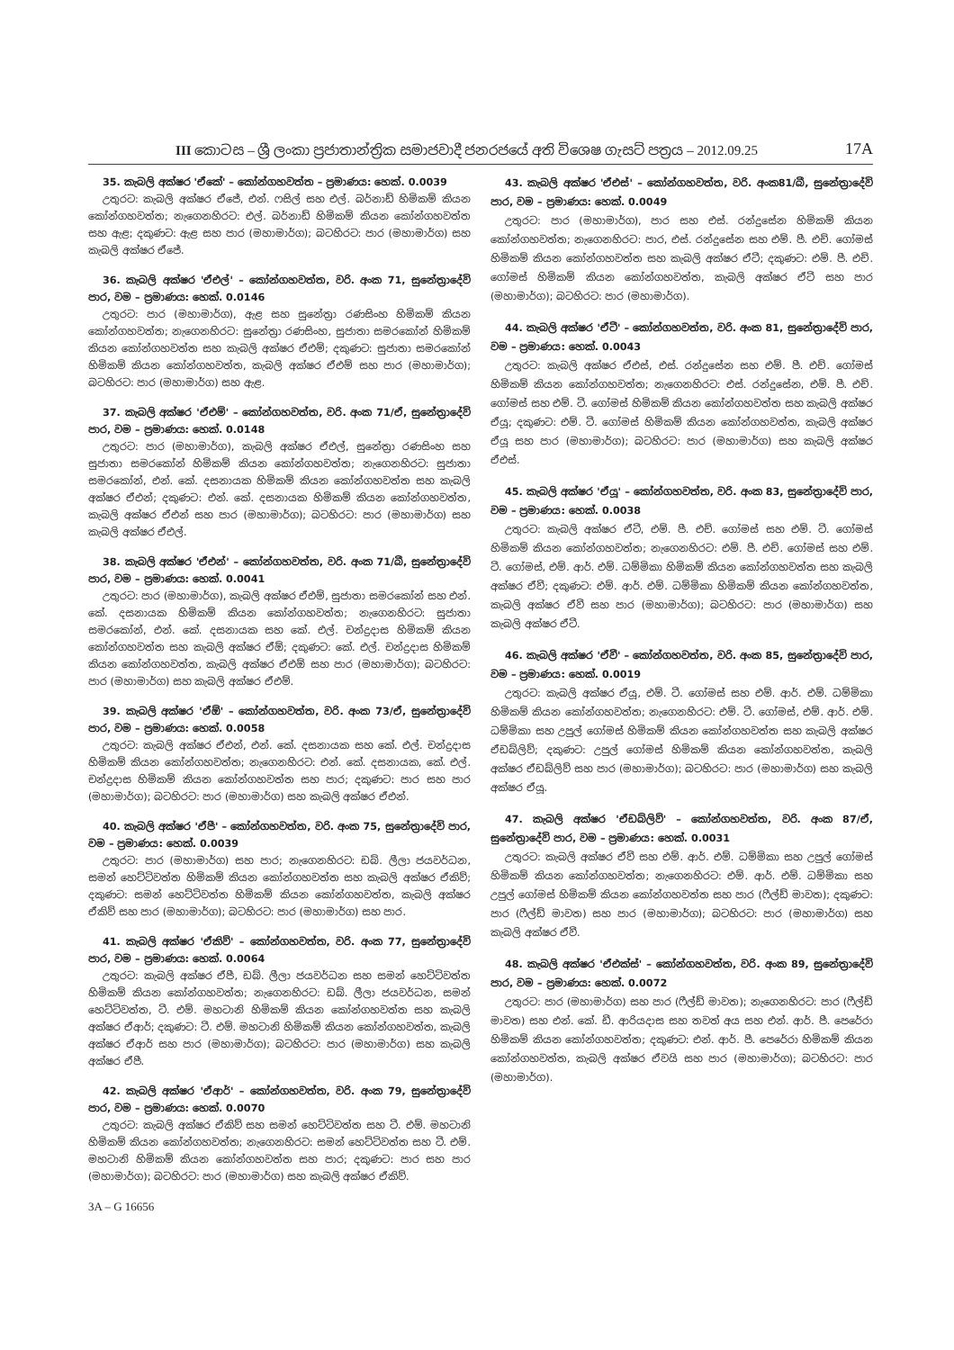III කොටස – ශ්‍රී ලංකා ප්‍රජාතාන්ත්‍රික සමාජවාදී ජනරජයේ අති විශෙෂ ගැසට් පත්‍රය – 2012.09.25 17A
35. කැබලි අක්ෂර 'ඒකේ' – කෝන්ගහවත්ත – ප්‍රමාණය: හෙක්. 0.0039
උතුරට: කැබලි අක්ෂර ඒජේ, එන්. ෆසිල් සහ එල්. බර්නාඩ් හිමිකම් කියන කෝන්ගහවත්ත; නැගෙනහිරට: එල්. බර්නාඩ් හිමිකම් කියන කෝන්ගහවත්ත සහ ඇළ; දකුණට: ඇළ සහ පාර (මහාමාර්ග); බටහිරට: පාර (මහාමාර්ග) සහ කැබලි අක්ෂර ඒජේ.
36. කැබලි අක්ෂර 'ඒඑල්' – කෝන්ගහවත්ත, වරි. අංක 71, සුනේත්‍රාදේවි පාර, වම – ප්‍රමාණය: හෙක්. 0.0146
උතුරට: පාර (මහාමාර්ග), ඇළ සහ සුනේත්‍රා රණසිංහ හිමිකම් කියන කෝන්ගහවත්ත; නැගෙනහිරට: සුනේත්‍රා රණසිංහ, සුජාතා සමරකෝන් හිමිකම් කියන කෝන්ගහවත්ත සහ කැබලි අක්ෂර ඒඑම්; දකුණට: සුජාතා සමරකෝන් හිමිකම් කියන කෝන්ගහවත්ත, කැබලි අක්ෂර ඒඑම් සහ පාර (මහාමාර්ග); බටහිරට: පාර (මහාමාර්ග) සහ ඇළ.
37. කැබලි අක්ෂර 'ඒඑම්' – කෝන්ගහවත්ත, වරි. අංක 71/ඒ, සුනේත්‍රාදේවි පාර, වම – ප්‍රමාණය: හෙක්. 0.0148
උතුරට: පාර (මහාමාර්ග), කැබලි අක්ෂර ඒඑල්, සුනේත්‍රා රණසිංහ සහ සුජාතා සමරකෝන් හිමිකම් කියන කෝන්ගහවත්ත; නැගෙනහිරට: සුජාතා සමරකෝන්, එන්. කේ. දසනායක හිමිකම් කියන කෝන්ගහවත්ත සහ කැබලි අක්ෂර ඒඑන්; දකුණට: එන්. කේ. දසනායක හිමිකම් කියන කෝන්ගහවත්ත, කැබලි අක්ෂර ඒඑන් සහ පාර (මහාමාර්ග); බටහිරට: පාර (මහාමාර්ග) සහ කැබලි අක්ෂර ඒඑල්.
38. කැබලි අක්ෂර 'ඒඑන්' – කෝන්ගහවත්ත, වරි. අංක 71/බී, සුනේත්‍රාදේවි පාර, වම – ප්‍රමාණය: හෙක්. 0.0041
උතුරට: පාර (මහාමාර්ග), කැබලි අක්ෂර ඒඑම්, සුජාතා සමරකෝන් සහ එන්. කේ. දසනායක හිමිකම් කියන කෝන්ගහවත්ත; නැගෙනහිරට: සුජාතා සමරකෝන්, එන්. කේ. දසනායක සහ කේ. එල්. චන්ද්‍රදාස හිමිකම් කියන කෝන්ගහවත්ත සහ කැබලි අක්ෂර ඒඕ; දකුණට: කේ. එල්. චන්ද්‍රදාස හිමිකම් කියන කෝන්ගහවත්ත, කැබලි අක්ෂර ඒඑඕ සහ පාර (මහාමාර්ග); බටහිරට: පාර (මහාමාර්ග) සහ කැබලි අක්ෂර ඒඑම්.
39. කැබලි අක්ෂර 'ඒඕ' – කෝන්ගහවත්ත, වරි. අංක 73/ඒ, සුනේත්‍රාදේවි පාර, වම – ප්‍රමාණය: හෙක්. 0.0058
උතුරට: කැබලි අක්ෂර ඒඑන්, එන්. කේ. දසනායක සහ කේ. එල්. චන්ද්‍රදාස හිමිකම් කියන කෝන්ගහවත්ත; නැගෙනහිරට: එන්. කේ. දසනායක, කේ. එල්. චන්ද්‍රදාස හිමිකම් කියන කෝන්ගහවත්ත සහ පාර; දකුණට: පාර සහ පාර (මහාමාර්ග); බටහිරට: පාර (මහාමාර්ග) සහ කැබලි අක්ෂර ඒඑන්.
40. කැබලි අක්ෂර 'ඒපී' – කෝන්ගහවත්ත, වරි. අංක 75, සුනේත්‍රාදේවි පාර, වම – ප්‍රමාණය: හෙක්. 0.0039
උතුරට: පාර (මහාමාර්ග) සහ පාර; නැගෙනහිරට: ඩබ්. ලීලා ජයවර්ධන, සමන් හෙට්ටිවත්ත හිමිකම් කියන කෝන්ගහවත්ත සහ කැබලි අක්ෂර ඒකිව්; දකුණට: සමන් හෙට්ටිවත්ත හිමිකම් කියන කෝන්ගහවත්ත, කැබලි අක්ෂර ඒකිව් සහ පාර (මහාමාර්ග); බටහිරට: පාර (මහාමාර්ග) සහ පාර.
41. කැබලි අක්ෂර 'ඒකිව්' – කෝන්ගහවත්ත, වරි. අංක 77, සුනේත්‍රාදේවි පාර, වම – ප්‍රමාණය: හෙක්. 0.0064
උතුරට: කැබලි අක්ෂර ඒපී, ඩබ්. ලීලා ජයවර්ධන සහ සමන් හෙට්ටිවත්ත හිමිකම් කියන කෝන්ගහවත්ත; නැගෙනහිරට: ඩබ්. ලීලා ජයවර්ධන, සමන් හෙට්ටිවත්ත, ටී. එම්. මහටානි හිමිකම් කියන කෝන්ගහවත්ත සහ කැබලි අක්ෂර ඒආර්; දකුණට: ටී. එම්. මහටානි හිමිකම් කියන කෝන්ගහවත්ත, කැබලි අක්ෂර ඒආර් සහ පාර (මහාමාර්ග); බටහිරට: පාර (මහාමාර්ග) සහ කැබලි අක්ෂර ඒපී.
42. කැබලි අක්ෂර 'ඒආර්' – කෝන්ගහවත්ත, වරි. අංක 79, සුනේත්‍රාදේවි පාර, වම – ප්‍රමාණය: හෙක්. 0.0070
උතුරට: කැබලි අක්ෂර ඒකිව් සහ සමන් හෙට්ටිවත්ත සහ ටී. එම්. මහටානි හිමිකම් කියන කෝන්ගහවත්ත; නැගෙනහිරට: සමන් හෙට්ටිවත්ත සහ ටී. එම්. මහටානි හිමිකම් කියන කෝන්ගහවත්ත සහ පාර; දකුණට: පාර සහ පාර (මහාමාර්ග); බටහිරට: පාර (මහාමාර්ග) සහ කැබලි අක්ෂර ඒකිව්.
3A – G 16656
43. කැබලි අක්ෂර 'ඒඑස්' – කෝන්ගහවත්ත, වරි. අංක81/බී, සුනේත්‍රාදේවි පාර, වම – ප්‍රමාණය: හෙක්. 0.0049
උතුරට: පාර (මහාමාර්ග), පාර සහ එස්. රන්දුසේන හිමිකම් කියන කෝන්ගහවත්ත; නැගෙනහිරට: පාර, එස්. රන්දුසේන සහ එම්. පී. එච්. ගෝමස් හිමිකම් කියන කෝන්ගහවත්ත සහ කැබලි අක්ෂර ඒටී; දකුණට: එම්. පී. එච්. ගෝමස් හිමිකම් කියන කෝන්ගහවත්ත, කැබලි අක්ෂර ඒටී සහ පාර (මහාමාර්ග); බටහිරට: පාර (මහාමාර්ග).
44. කැබලි අක්ෂර 'ඒටී' – කෝන්ගහවත්ත, වරි. අංක 81, සුනේත්‍රාදේවි පාර, වම – ප්‍රමාණය: හෙක්. 0.0043
උතුරට: කැබලි අක්ෂර ඒඑස්, එස්. රන්දුසේන සහ එම්. පී. එච්. ගෝමස් හිමිකම් කියන කෝන්ගහවත්ත; නැගෙනහිරට: එස්. රන්දුසේන, එම්. පී. එච්. ගෝමස් සහ එම්. ටී. ගෝමස් හිමිකම් කියන කෝන්ගහවත්ත සහ කැබලි අක්ෂර ඒයූ; දකුණට: එම්. ටී. ගෝමස් හිමිකම් කියන කෝන්ගහවත්ත, කැබලි අක්ෂර ඒයූ සහ පාර (මහාමාර්ග); බටහිරට: පාර (මහාමාර්ග) සහ කැබලි අක්ෂර ඒඑස්.
45. කැබලි අක්ෂර 'ඒයූ' – කෝන්ගහවත්ත, වරි. අංක 83, සුනේත්‍රාදේවි පාර, වම – ප්‍රමාණය: හෙක්. 0.0038
උතුරට: කැබලි අක්ෂර ඒටී, එම්. පී. එච්. ගෝමස් සහ එම්. ටී. ගෝමස් හිමිකම් කියන කෝන්ගහවත්ත; නැගෙනහිරට: එම්. පී. එච්. ගෝමස් සහ එම්. ටී. ගෝමස්, එම්. ආර්. එම්. ධම්මිකා හිමිකම් කියන කෝන්ගහවත්ත සහ කැබලි අක්ෂර ඒවී; දකුණට: එම්. ආර්. එම්. ධම්මිකා හිමිකම් කියන කෝන්ගහවත්ත, කැබලි අක්ෂර ඒවී සහ පාර (මහාමාර්ග); බටහිරට: පාර (මහාමාර්ග) සහ කැබලි අක්ෂර ඒටී.
46. කැබලි අක්ෂර 'ඒවී' – කෝන්ගහවත්ත, වරි. අංක 85, සුනේත්‍රාදේවි පාර, වම – ප්‍රමාණය: හෙක්. 0.0019
උතුරට: කැබලි අක්ෂර ඒයූ, එම්. ටී. ගෝමස් සහ එම්. ආර්. එම්. ධම්මිකා හිමිකම් කියන කෝන්ගහවත්ත; නැගෙනහිරට: එම්. ටී. ගෝමස්, එම්. ආර්. එම්. ධම්මිකා සහ උපුල් ගෝමස් හිමිකම් කියන කෝන්ගහවත්ත සහ කැබලි අක්ෂර ඒඩබ්ලිව්; දකුණට: උපුල් ගෝමස් හිමිකම් කියන කෝන්ගහවත්ත, කැබලි අක්ෂර ඒඩබ්ලිව් සහ පාර (මහාමාර්ග); බටහිරට: පාර (මහාමාර්ග) සහ කැබලි අක්ෂර ඒයූ.
47. කැබලි අක්ෂර 'ඒඩබ්ලිව්' – කෝන්ගහවත්ත, වරි. අංක 87/ඒ, සුනේත්‍රාදේවි පාර, වම – ප්‍රමාණය: හෙක්. 0.0031
උතුරට: කැබලි අක්ෂර ඒවී සහ එම්. ආර්. එම්. ධම්මිකා සහ උපුල් ගෝමස් හිමිකම් කියන කෝන්ගහවත්ත; නැගෙනහිරට: එම්. ආර්. එම්. ධම්මිකා සහ උපුල් ගෝමස් හිමිකම් කියන කෝන්ගහවත්ත සහ පාර (ෆීල්ඩ් මාවත); දකුණට: පාර (ෆීල්ඩ් මාවත) සහ පාර (මහාමාර්ග); බටහිරට: පාර (මහාමාර්ග) සහ කැබලි අක්ෂර ඒවී.
48. කැබලි අක්ෂර 'ඒඑක්ස්' – කෝන්ගහවත්ත, වරි. අංක 89, සුනේත්‍රාදේවි පාර, වම – ප්‍රමාණය: හෙක්. 0.0072
උතුරට: පාර (මහාමාර්ග) සහ පාර (ෆීල්ඩ් මාවත); නැගෙනහිරට: පාර (ෆීල්ඩ් මාවත) සහ එන්. කේ. ඩී. ආරියදාස සහ තවත් අය සහ එන්. ආර්. පී. පෙරේරා හිමිකම් කියන කෝන්ගහවත්ත; දකුණට: එන්. ආර්. පී. පෙරේරා හිමිකම් කියන කෝන්ගහවත්ත, කැබලි අක්ෂර ඒවයි සහ පාර (මහාමාර්ග); බටහිරට: පාර (මහාමාර්ග).